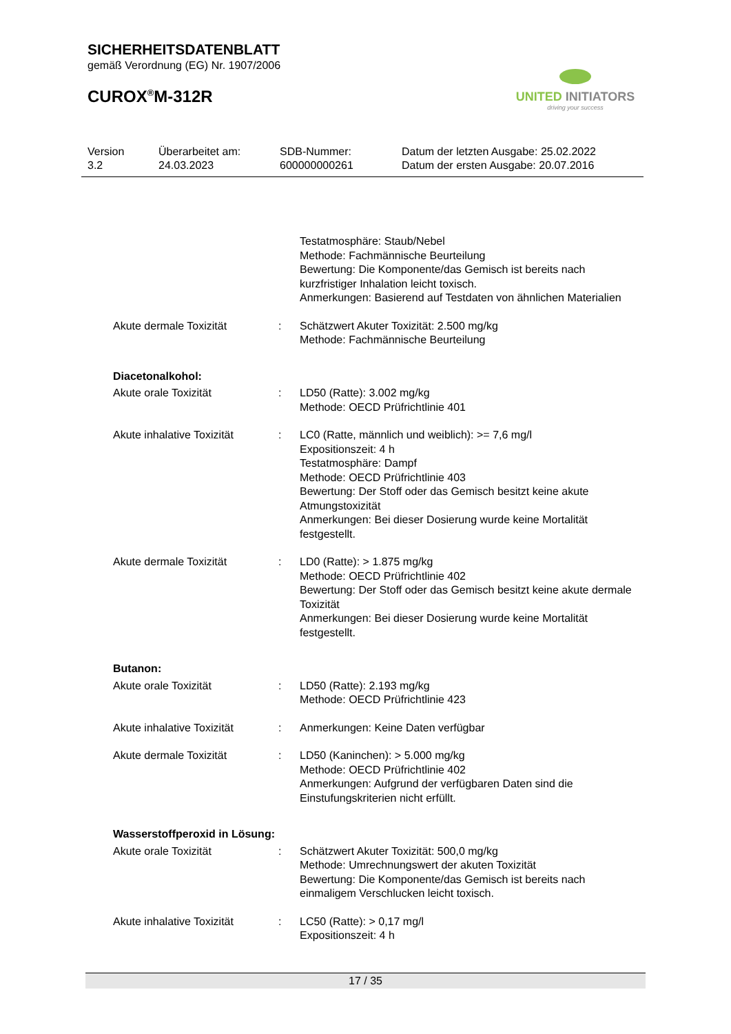SICHERHEITSDATENBLATT
gemäß Verordnung (EG) Nr. 1907/2006
CUROX<sup>®</sup>M-312R
UNITED INITIATORS
driving your success
| Version 3.2 | Überarbeitet am: 24.03.2023 | SDB-Nummer: 600000000261 | Datum der letzten Ausgabe: 25.02.2022 Datum der ersten Ausgabe: 20.07.2016 |
| | | Testatmosphäre: Staub/Nebel Methode: Fachmännische Beurteilung Bewertung: Die Komponente/das Gemisch ist bereits nach kurzfristiger Inhalation leicht toxisch. Anmerkungen: Basierend auf Testdaten von ähnlichen Materialien |
| Akute dermale Toxizität | : | Schätzwert Akuter Toxizität: 2.500 mg/kg Methode: Fachmännische Beurteilung |
| Diacetonalkohol: | | |
| Akute orale Toxizität | : | LD50 (Ratte): 3.002 mg/kg Methode: OECD Prüfrichtlinie 401 |
| Akute inhalative Toxizität | : | LC0 (Ratte, männlich und weiblich): >= 7,6 mg/l Expositionszeit: 4 h Testatmosphäre: Dampf Methode: OECD Prüfrichtlinie 403 Bewertung: Der Stoff oder das Gemisch besitzt keine akute Atmungstoxizität Anmerkungen: Bei dieser Dosierung wurde keine Mortalität festgestellt. |
| Akute dermale Toxizität | : | LD0 (Ratte): > 1.875 mg/kg Methode: OECD Prüfrichtlinie 402 Bewertung: Der Stoff oder das Gemisch besitzt keine akute dermale Toxizität Anmerkungen: Bei dieser Dosierung wurde keine Mortalität festgestellt. |
| Butanon: | | |
| Akute orale Toxizität | : | LD50 (Ratte): 2.193 mg/kg Methode: OECD Prüfrichtlinie 423 |
| Akute inhalative Toxizität | : | Anmerkungen: Keine Daten verfügbar |
| Akute dermale Toxizität | : | LD50 (Kaninchen): > 5.000 mg/kg Methode: OECD Prüfrichtlinie 402 Anmerkungen: Aufgrund der verfügbaren Daten sind die Einstufungskriterien nicht erfüllt. |
| Wasserstoffperoxid in Lösung: | | |
| Akute orale Toxizität | : | Schätzwert Akuter Toxizität: 500,0 mg/kg Methode: Umrechnungswert der akuten Toxizität Bewertung: Die Komponente/das Gemisch ist bereits nach einmaligem Verschlucken leicht toxisch. |
| Akute inhalative Toxizität | : | LC50 (Ratte): > 0,17 mg/l Expositionszeit: 4 h |
17 / 35